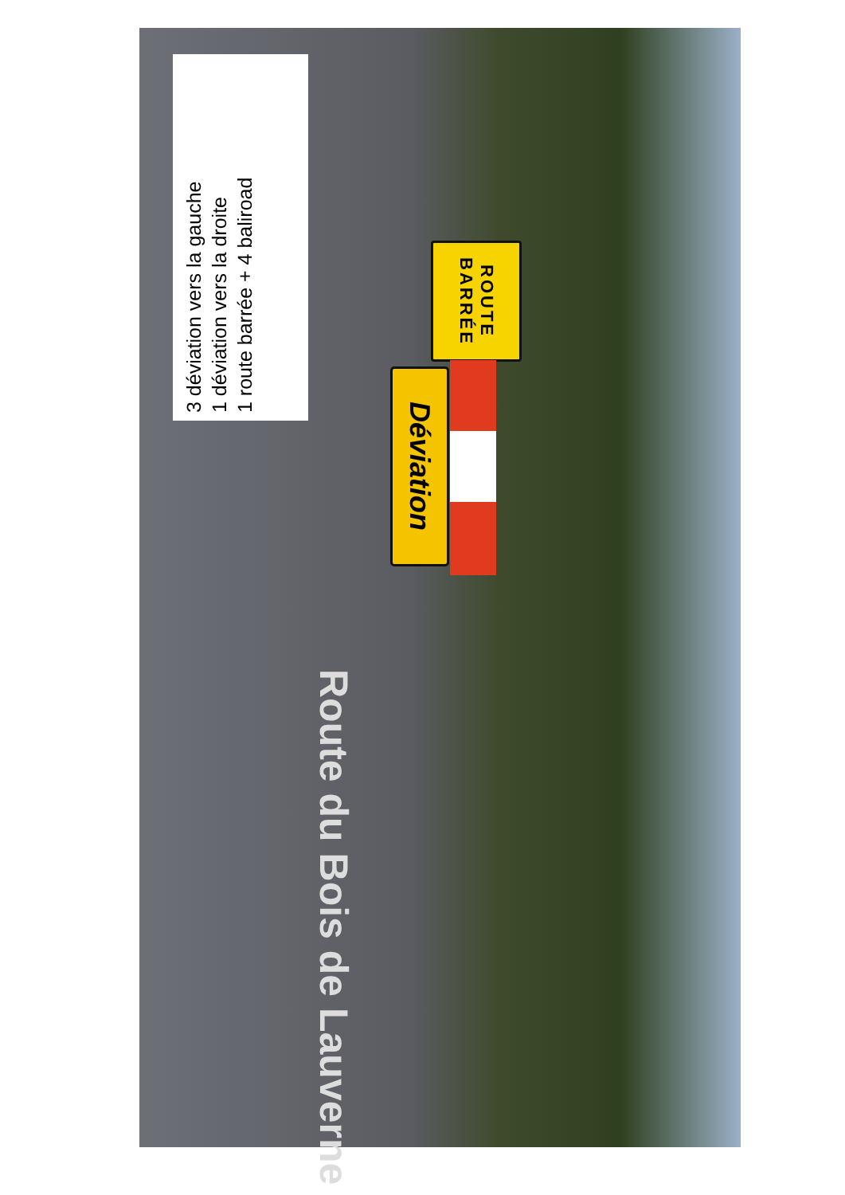3 déviation vers la gauche
1 déviation vers la droite
1 route barrée + 4 baliroad
ROUTE
BARRÉE
Déviation
Route du Bois de Lauverne